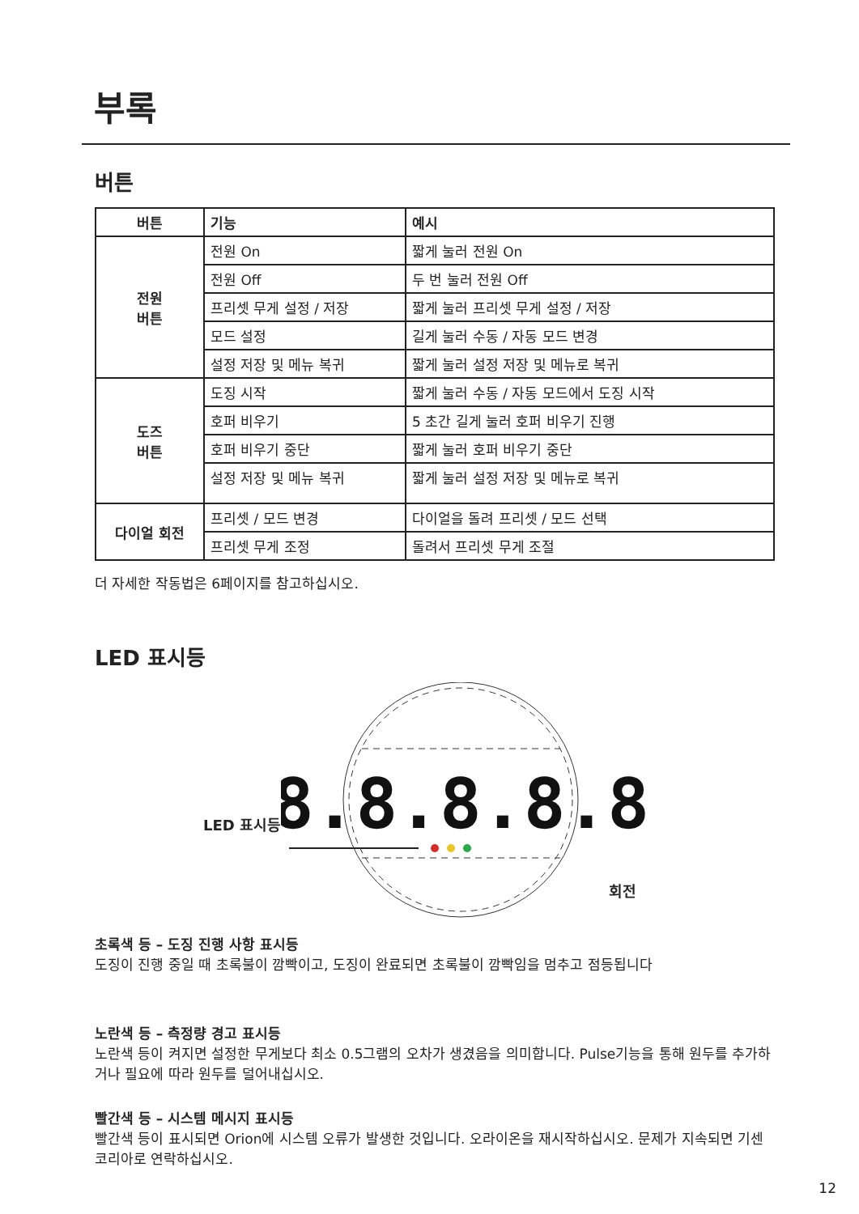부록
버튼
| 버튼 | 기능 | 예시 |
| --- | --- | --- |
| 전원 버튼 | 전원 On | 짧게 눌러 전원 On |
| | 전원 Off | 두 번 눌러 전원 Off |
| | 프리셋 무게 설정 / 저장 | 짧게 눌러 프리셋 무게 설정 / 저장 |
| | 모드 설정 | 길게 눌러 수동 / 자동 모드 변경 |
| | 설정 저장 및 메뉴 복귀 | 짧게 눌러 설정 저장 및 메뉴로 복귀 |
| 도즈 버튼 | 도징 시작 | 짧게 눌러 수동 / 자동 모드에서 도징 시작 |
| | 호퍼 비우기 | 5 초간 길게 눌러 호퍼 비우기 진행 |
| | 호퍼 비우기 중단 | 짧게 눌러 호퍼 비우기 중단 |
| | 설정 저장 및 메뉴 복귀 | 짧게 눌러 설정 저장 및 메뉴로 복귀 |
| 다이얼 회전 | 프리셋 / 모드 변경 | 다이얼을 돌려 프리셋 / 모드 선택 |
| | 프리셋 무게 조정 | 돌려서 프리셋 무게 조절 |
더 자세한 작동법은 6페이지를 참고하십시오.
LED 표시등
LED 표시등
8.8.8.8.8
회전
초록색 등 – 도징 진행 사항 표시등
도징이 진행 중일 때 초록불이 깜빡이고, 도징이 완료되면 초록불이 깜빡임을 멈추고 점등됩니다
노란색 등 – 측정량 경고 표시등
노란색 등이 켜지면 설정한 무게보다 최소 0.5그램의 오차가 생겼음을 의미합니다. Pulse기능을 통해 원두를 추가하거나 필요에 따라 원두를 덜어내십시오.
빨간색 등 – 시스템 메시지 표시등
빨간색 등이 표시되면 Orion에 시스템 오류가 발생한 것입니다. 오라이온을 재시작하십시오. 문제가 지속되면 기센코리아로 연락하십시오.
12